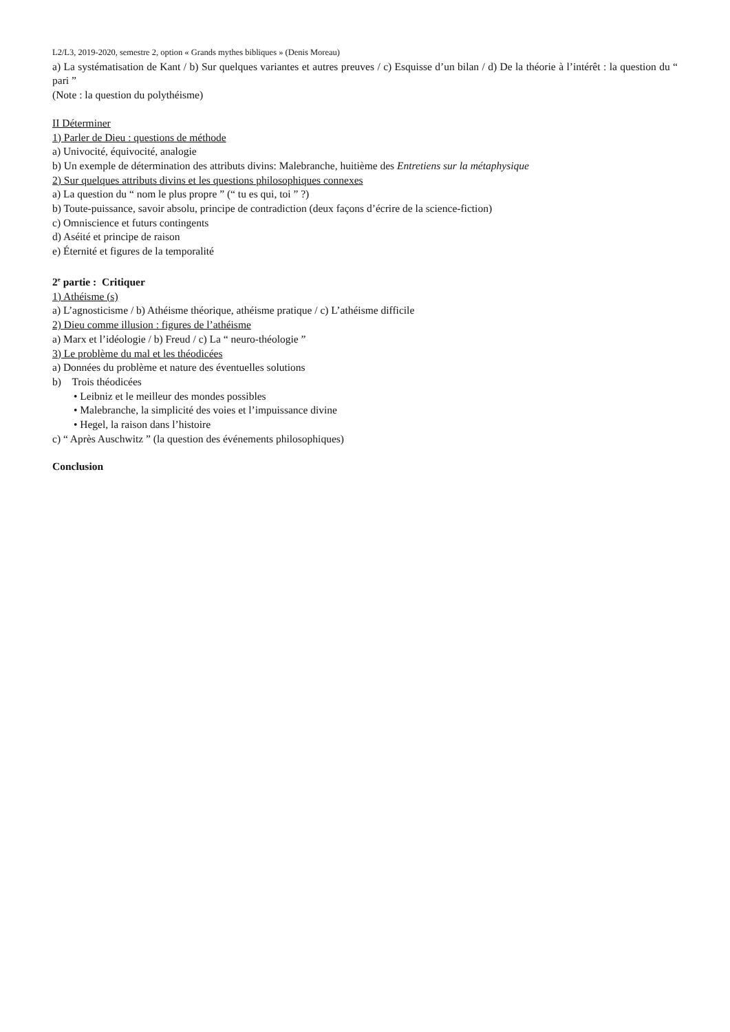L2/L3, 2019-2020, semestre 2, option « Grands mythes bibliques » (Denis Moreau)
a) La systématisation de Kant / b) Sur quelques variantes et autres preuves / c) Esquisse d’un bilan / d) De la théorie à l’intérêt : la question du “ pari ”
(Note : la question du polythéisme)
II Déterminer
1) Parler de Dieu : questions de méthode
a) Univocité, équivocité, analogie
b) Un exemple de détermination des attributs divins: Malebranche, huitième des Entretiens sur la métaphysique
2) Sur quelques attributs divins et les questions philosophiques connexes
a) La question du “ nom le plus propre ” (“ tu es qui, toi ” ?)
b) Toute-puissance, savoir absolu, principe de contradiction (deux façons d’écrire de la science-fiction)
c) Omniscience et futurs contingents
d) Aséité et principe de raison
e) Éternité et figures de la temporalité
2<sup>e</sup> partie : Critiquer
1) Athéisme (s)
a) L’agnosticisme / b) Athéisme théorique, athéisme pratique / c) L’athéisme difficile
2) Dieu comme illusion : figures de l’athéisme
a) Marx et l’idéologie / b) Freud / c) La “ neuro-théologie ”
3) Le problème du mal et les théodicées
a) Données du problème et nature des éventuelles solutions
b) Trois théodicées
• Leibniz et le meilleur des mondes possibles
• Malebranche, la simplicité des voies et l’impuissance divine
• Hegel, la raison dans l’histoire
c) “ Après Auschwitz ” (la question des événements philosophiques)
Conclusion